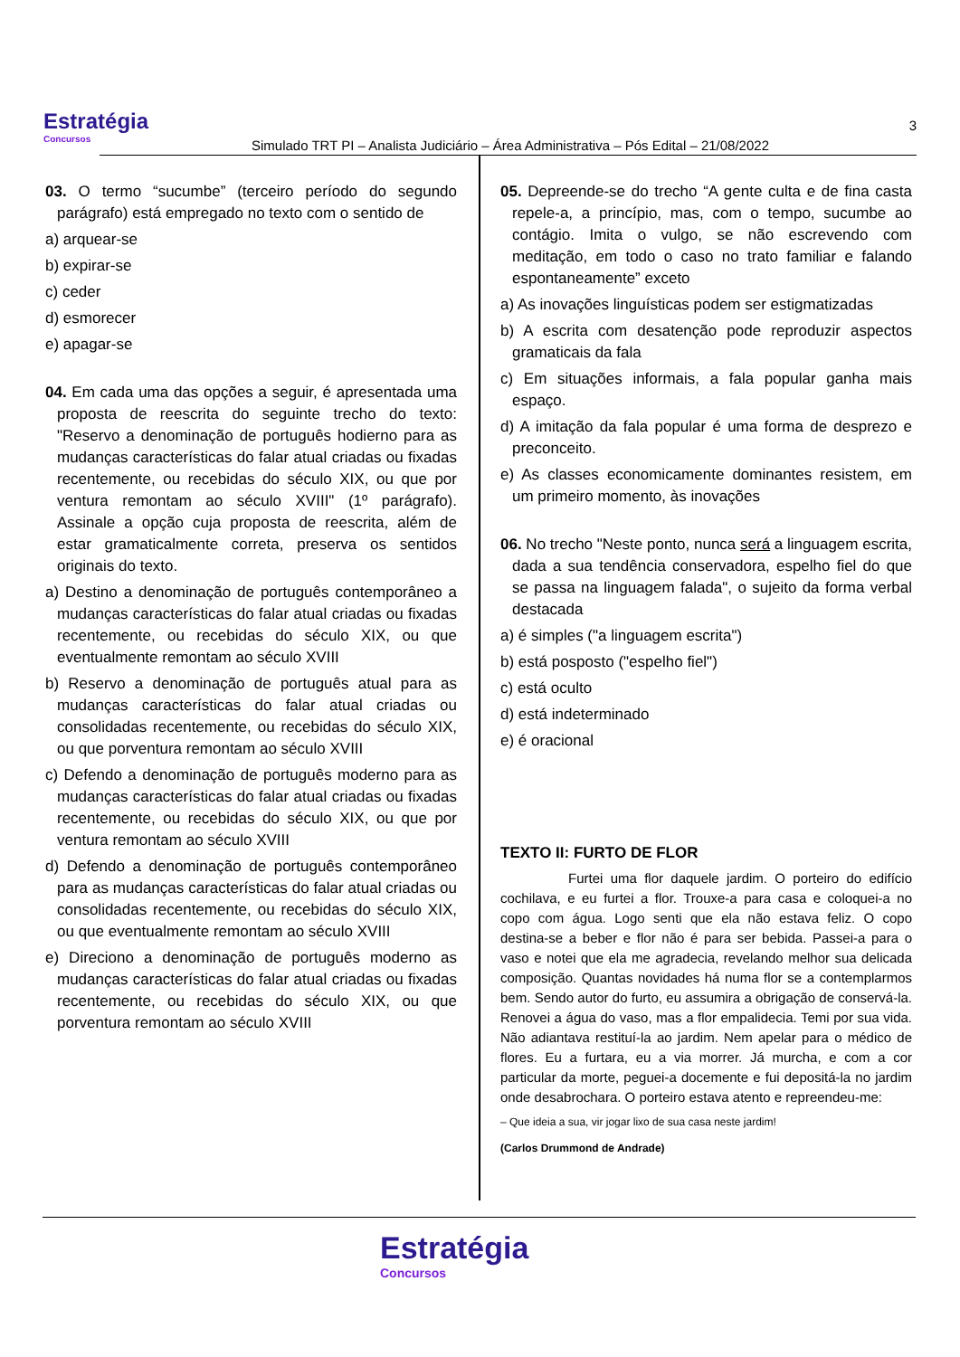Estratégia
Concursos
Simulado TRT PI – Analista Judiciário – Área Administrativa – Pós Edital – 21/08/2022
3
03. O termo “sucumbe” (terceiro período do segundo parágrafo) está empregado no texto com o sentido de
a) arquear-se
b) expirar-se
c) ceder
d) esmorecer
e) apagar-se
04. Em cada uma das opções a seguir, é apresentada uma proposta de reescrita do seguinte trecho do texto: "Reservo a denominação de português hodierno para as mudanças características do falar atual criadas ou fixadas recentemente, ou recebidas do século XIX, ou que por ventura remontam ao século XVIII" (1º parágrafo). Assinale a opção cuja proposta de reescrita, além de estar gramaticalmente correta, preserva os sentidos originais do texto.
a) Destino a denominação de português contemporâneo a mudanças características do falar atual criadas ou fixadas recentemente, ou recebidas do século XIX, ou que eventualmente remontam ao século XVIII
b) Reservo a denominação de português atual para as mudanças características do falar atual criadas ou consolidadas recentemente, ou recebidas do século XIX, ou que porventura remontam ao século XVIII
c) Defendo a denominação de português moderno para as mudanças características do falar atual criadas ou fixadas recentemente, ou recebidas do século XIX, ou que por ventura remontam ao século XVIII
d) Defendo a denominação de português contemporâneo para as mudanças características do falar atual criadas ou consolidadas recentemente, ou recebidas do século XIX, ou que eventualmente remontam ao século XVIII
e) Direciono a denominação de português moderno as mudanças características do falar atual criadas ou fixadas recentemente, ou recebidas do século XIX, ou que porventura remontam ao século XVIII
05. Depreende-se do trecho “A gente culta e de fina casta repele-a, a princípio, mas, com o tempo, sucumbe ao contágio. Imita o vulgo, se não escrevendo com meditação, em todo o caso no trato familiar e falando espontaneamente” exceto
a) As inovações linguísticas podem ser estigmatizadas
b) A escrita com desatenção pode reproduzir aspectos gramaticais da fala
c) Em situações informais, a fala popular ganha mais espaço.
d) A imitação da fala popular é uma forma de desprezo e preconceito.
e) As classes economicamente dominantes resistem, em um primeiro momento, às inovações
06. No trecho "Neste ponto, nunca será a linguagem escrita, dada a sua tendência conservadora, espelho fiel do que se passa na linguagem falada", o sujeito da forma verbal destacada
a) é simples ("a linguagem escrita")
b) está posposto ("espelho fiel")
c) está oculto
d) está indeterminado
e) é oracional
TEXTO II: FURTO DE FLOR
Furtei uma flor daquele jardim. O porteiro do edifício cochilava, e eu furtei a flor. Trouxe-a para casa e coloquei-a no copo com água. Logo senti que ela não estava feliz. O copo destina-se a beber e flor não é para ser bebida. Passei-a para o vaso e notei que ela me agradecia, revelando melhor sua delicada composição. Quantas novidades há numa flor se a contemplarmos bem. Sendo autor do furto, eu assumira a obrigação de conservá-la. Renovei a água do vaso, mas a flor empalidecia. Temi por sua vida. Não adiantava restituí-la ao jardim. Nem apelar para o médico de flores. Eu a furtara, eu a via morrer. Já murcha, e com a cor particular da morte, peguei-a docemente e fui depositá-la no jardim onde desabrochara. O porteiro estava atento e repreendeu-me:
– Que ideia a sua, vir jogar lixo de sua casa neste jardim!
(Carlos Drummond de Andrade)
Estratégia
Concursos